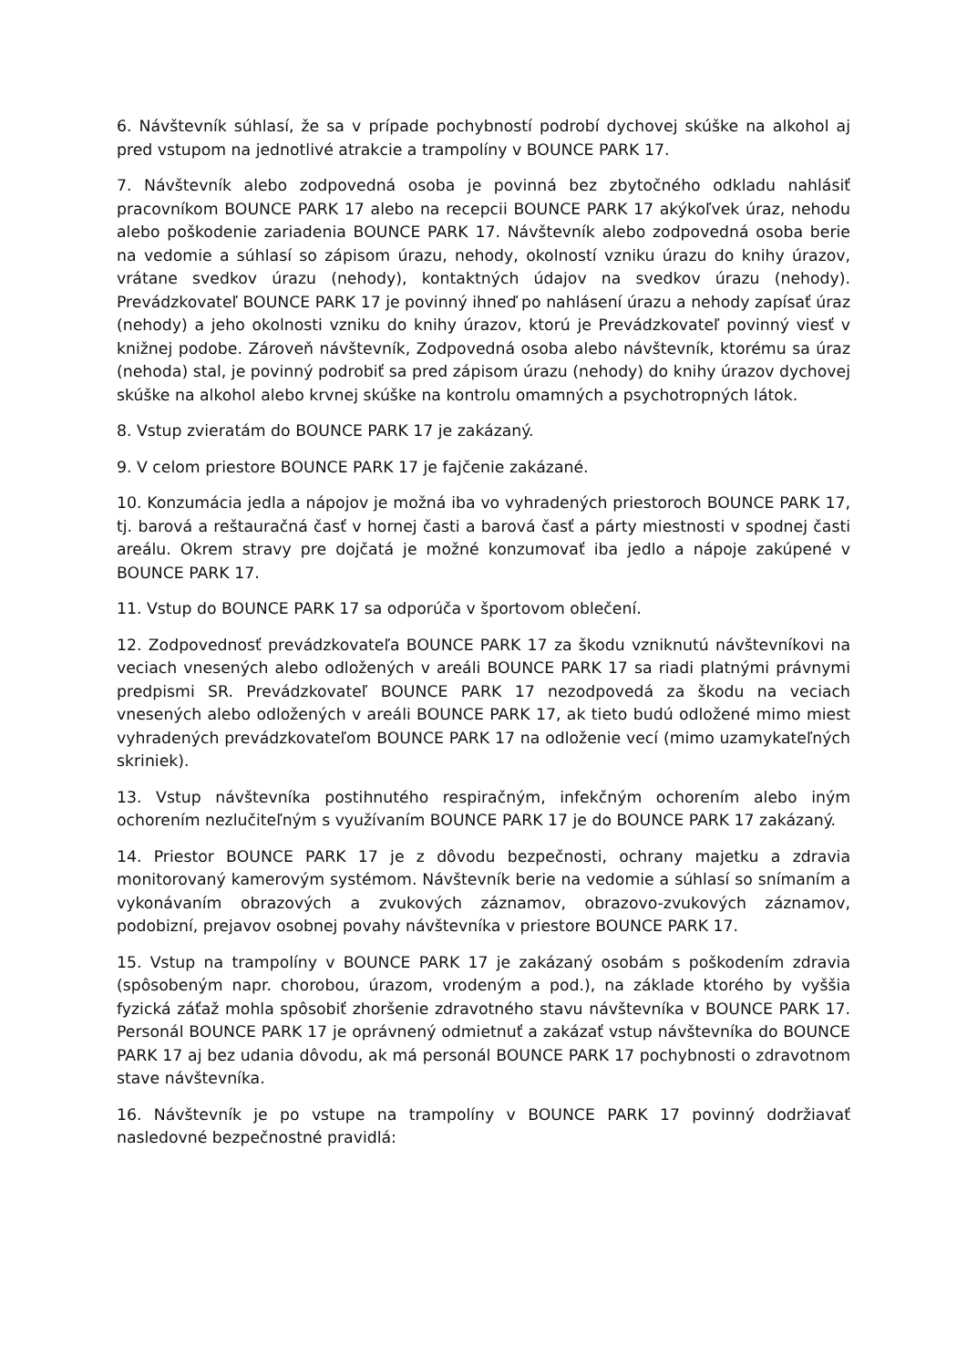6. Návštevník súhlasí, že sa v prípade pochybností podrobí dychovej skúške na alkohol aj pred vstupom na jednotlivé atrakcie a trampolíny v BOUNCE PARK 17.
7. Návštevník alebo zodpovedná osoba je povinná bez zbytočného odkladu nahlásiť pracovníkom BOUNCE PARK 17 alebo na recepcii BOUNCE PARK 17 akýkoľvek úraz, nehodu alebo poškodenie zariadenia BOUNCE PARK 17. Návštevník alebo zodpovedná osoba berie na vedomie a súhlasí so zápisom úrazu, nehody, okolností vzniku úrazu do knihy úrazov, vrátane svedkov úrazu (nehody), kontaktných údajov na svedkov úrazu (nehody). Prevádzkovateľ BOUNCE PARK 17 je povinný ihneď po nahlásení úrazu a nehody zapísať úraz (nehody) a jeho okolnosti vzniku do knihy úrazov, ktorú je Prevádzkovateľ povinný viesť v knižnej podobe. Zároveň návštevník, Zodpovedná osoba alebo návštevník, ktorému sa úraz (nehoda) stal, je povinný podrobiť sa pred zápisom úrazu (nehody) do knihy úrazov dychovej skúške na alkohol alebo krvnej skúške na kontrolu omamných a psychotropných látok.
8. Vstup zvieratám do BOUNCE PARK 17 je zakázaný.
9. V celom priestore BOUNCE PARK 17 je fajčenie zakázané.
10. Konzumácia jedla a nápojov je možná iba vo vyhradených priestoroch BOUNCE PARK 17, tj. barová a reštauračná časť v hornej časti a barová časť a párty miestnosti v spodnej časti areálu. Okrem stravy pre dojčatá je možné konzumovať iba jedlo a nápoje zakúpené v BOUNCE PARK 17.
11. Vstup do BOUNCE PARK 17 sa odporúča v športovom oblečení.
12. Zodpovednosť prevádzkovateľa BOUNCE PARK 17 za škodu vzniknutú návštevníkovi na veciach vnesených alebo odložených v areáli BOUNCE PARK 17 sa riadi platnými právnymi predpismi SR. Prevádzkovateľ BOUNCE PARK 17 nezodpovedá za škodu na veciach vnesených alebo odložených v areáli BOUNCE PARK 17, ak tieto budú odložené mimo miest vyhradených prevádzkovateľom BOUNCE PARK 17 na odloženie vecí (mimo uzamykateľných skriniek).
13. Vstup návštevníka postihnutého respiračným, infekčným ochorením alebo iným ochorením nezlučiteľným s využívaním BOUNCE PARK 17 je do BOUNCE PARK 17 zakázaný.
14. Priestor BOUNCE PARK 17 je z dôvodu bezpečnosti, ochrany majetku a zdravia monitorovaný kamerovým systémom. Návštevník berie na vedomie a súhlasí so snímaním a vykonávaním obrazových a zvukových záznamov, obrazovo-zvukových záznamov, podobizní, prejavov osobnej povahy návštevníka v priestore BOUNCE PARK 17.
15. Vstup na trampolíny v BOUNCE PARK 17 je zakázaný osobám s poškodením zdravia (spôsobeným napr. chorobou, úrazom, vrodeným a pod.), na základe ktorého by vyššia fyzická záťaž mohla spôsobiť zhoršenie zdravotného stavu návštevníka v BOUNCE PARK 17. Personál BOUNCE PARK 17 je oprávnený odmietnuť a zakázať vstup návštevníka do BOUNCE PARK 17 aj bez udania dôvodu, ak má personál BOUNCE PARK 17 pochybnosti o zdravotnom stave návštevníka.
16. Návštevník je po vstupe na trampolíny v BOUNCE PARK 17 povinný dodržiavať nasledovné bezpečnostné pravidlá: